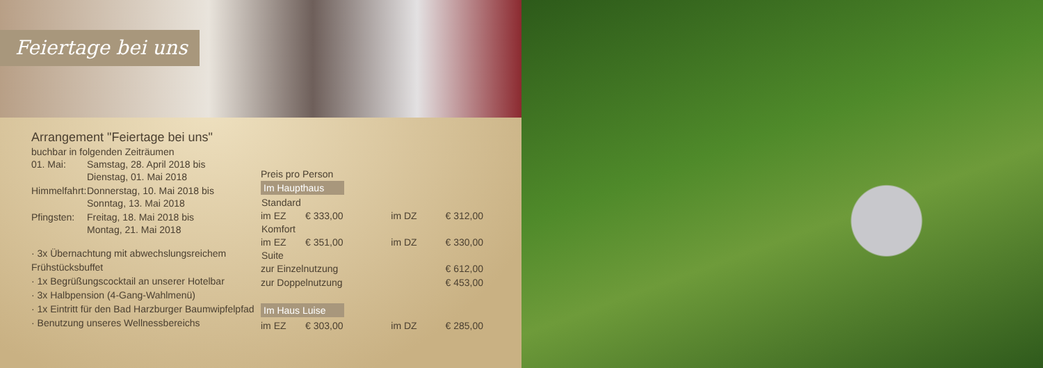Feiertage bei uns
Arrangement "Feiertage bei uns"
buchbar in folgenden Zeiträumen
| 01. Mai: | Samstag, 28. April 2018 bis Dienstag, 01. Mai 2018 |
| Himmelfahrt: | Donnerstag, 10. Mai 2018 bis Sonntag, 13. Mai 2018 |
| Pfingsten: | Freitag, 18. Mai 2018 bis Montag, 21. Mai 2018 |
· 3x Übernachtung mit abwechslungsreichem Frühstücksbuffet
· 1x Begrüßungscocktail an unserer Hotelbar
· 3x Halbpension (4-Gang-Wahlmenü)
· 1x Eintritt für den Bad Harzburger Baumwipfelpfad
· Benutzung unseres Wellnessbereichs
Preis pro Person
Im Haupthaus
| Standard | | | |
| --- | --- | --- | --- |
| im EZ | € 333,00 | im DZ | € 312,00 |
| Komfort | | | |
| im EZ | € 351,00 | im DZ | € 330,00 |
| Suite | | | |
| zur Einzelnutzung | | | € 612,00 |
| zur Doppelnutzung | | | € 453,00 |
Im Haus Luise
| im EZ | € 303,00 | im DZ | € 285,00 |